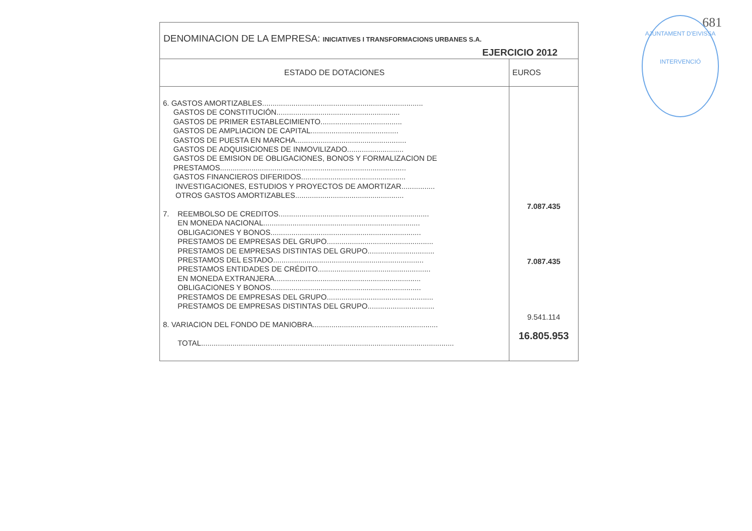681
AJUNTAMENT D'EIVISSA
INTERVENCIÓ
| DENOMINACION DE LA EMPRESA: INICIATIVES I TRANSFORMACIONS URBANES S.A. EJERCICIO 2012 | |
| ESTADO DE DOTACIONES | EUROS |
| 6. GASTOS AMORTIZABLES............................................................................. GASTOS DE CONSTITUCIÓN........................................................... GASTOS DE PRIMER ESTABLECIMIENTO....................................... GASTOS DE AMPLIACION DE CAPITAL.......................................... GASTOS DE PUESTA EN MARCHA..................................................... GASTOS DE ADQUISICIONES DE INMOVILIZADO........................... GASTOS DE EMISION DE OBLIGACIONES, BONOS Y FORMALIZACION DE PRESTAMOS......................................................................................... GASTOS FINANCIEROS DIFERIDOS.................................................. INVESTIGACIONES, ESTUDIOS Y PROYECTOS DE AMORTIZAR................ OTROS GASTOS AMORTIZABLES.................................................... 7. REEMBOLSO DE CREDITOS........................................................................ EN MONEDA NACIONAL........................................................................... OBLIGACIONES Y BONOS........................................................................ PRESTAMOS DE EMPRESAS DEL GRUPO................................................... PRESTAMOS DE EMPRESAS DISTINTAS DEL GRUPO................................ PRESTAMOS DEL ESTADO........................................................................ PRESTAMOS ENTIDADES DE CRÉDITO...................................................... EN MONEDA EXTRANJERA...................................................................... OBLIGACIONES Y BONOS........................................................................ PRESTAMOS DE EMPRESAS DEL GRUPO................................................... PRESTAMOS DE EMPRESAS DISTINTAS DEL GRUPO................................ 8. VARIACION DEL FONDO DE MANIOBRA............................................................ TOTAL......................................................................................................................... | 7.087.435 7.087.435 9.541.114 16.805.953 |